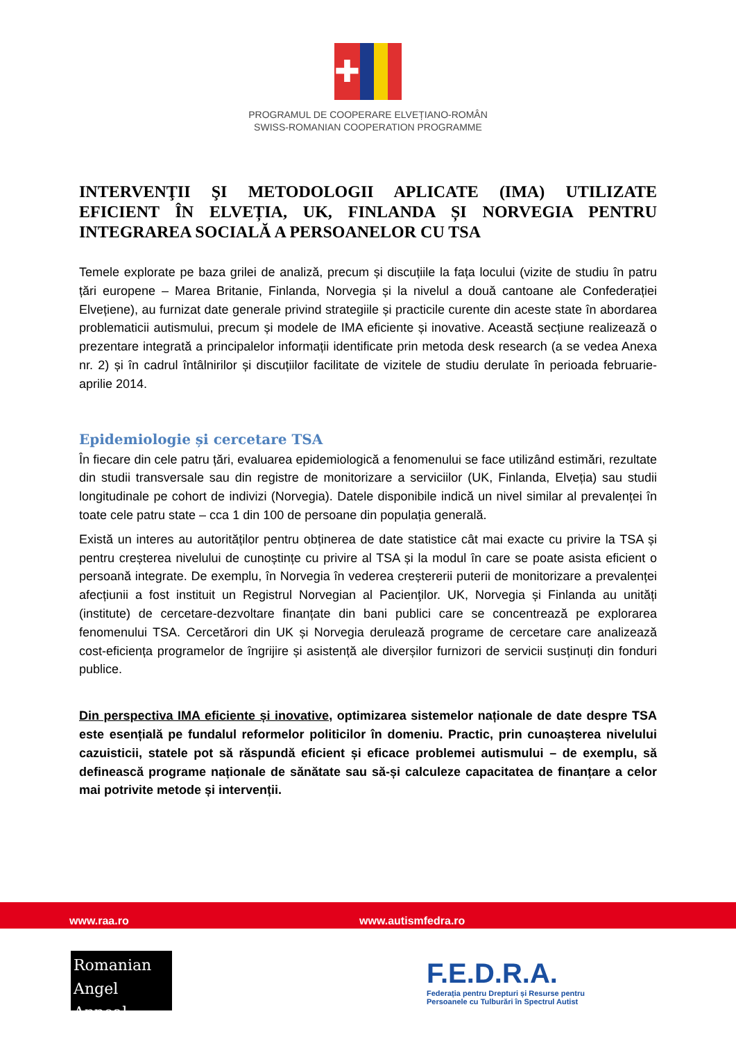✚
PROGRAMUL DE COOPERARE ELVEȚIANO-ROMÂN
SWISS-ROMANIAN COOPERATION PROGRAMME
INTERVENŢII ŞI METODOLOGII APLICATE (IMA) UTILIZATE EFICIENT ÎN ELVEȚIA, UK, FINLANDA ȘI NORVEGIA PENTRU INTEGRAREA SOCIALĂ A PERSOANELOR CU TSA
Temele explorate pe baza grilei de analiză, precum și discuțiile la fața locului (vizite de studiu în patru țări europene – Marea Britanie, Finlanda, Norvegia și la nivelul a două cantoane ale Confederației Elvețiene), au furnizat date generale privind strategiile și practicile curente din aceste state în abordarea problematicii autismului, precum și modele de IMA eficiente și inovative. Această secțiune realizează o prezentare integrată a principalelor informații identificate prin metoda desk research (a se vedea Anexa nr. 2) și în cadrul întâlnirilor și discuțiilor facilitate de vizitele de studiu derulate în perioada februarie-aprilie 2014.
Epidemiologie și cercetare TSA
În fiecare din cele patru țări, evaluarea epidemiologică a fenomenului se face utilizând estimări, rezultate din studii transversale sau din registre de monitorizare a serviciilor (UK, Finlanda, Elveția) sau studii longitudinale pe cohort de indivizi (Norvegia). Datele disponibile indică un nivel similar al prevalenței în toate cele patru state – cca 1 din 100 de persoane din populația generală.
Există un interes au autorităților pentru obținerea de date statistice cât mai exacte cu privire la TSA și pentru creșterea nivelului de cunoștințe cu privire al TSA și la modul în care se poate asista eficient o persoană integrate. De exemplu, în Norvegia în vederea creștererii puterii de monitorizare a prevalenței afecțiunii a fost instituit un Registrul Norvegian al Pacienţilor. UK, Norvegia și Finlanda au unități (institute) de cercetare-dezvoltare finanțate din bani publici care se concentrează pe explorarea fenomenului TSA. Cercetărori din UK și Norvegia derulează programe de cercetare care analizează cost-eficiența programelor de îngrijire și asistență ale diverșilor furnizori de servicii susținuți din fonduri publice.
Din perspectiva IMA eficiente și inovative, optimizarea sistemelor naționale de date despre TSA este esențială pe fundalul reformelor politicilor în domeniu. Practic, prin cunoașterea nivelului cazuisticii, statele pot să răspundă eficient și eficace problemei autismului – de exemplu, să definească programe naționale de sănătate sau să-și calculeze capacitatea de finanțare a celor mai potrivite metode și intervenții.
www.raa.ro www.autismfedra.ro
Romanian
Angel Appeal
F.E.D.R.A.
Federația pentru Drepturi și Resurse pentru
Persoanele cu Tulburări în Spectrul Autist